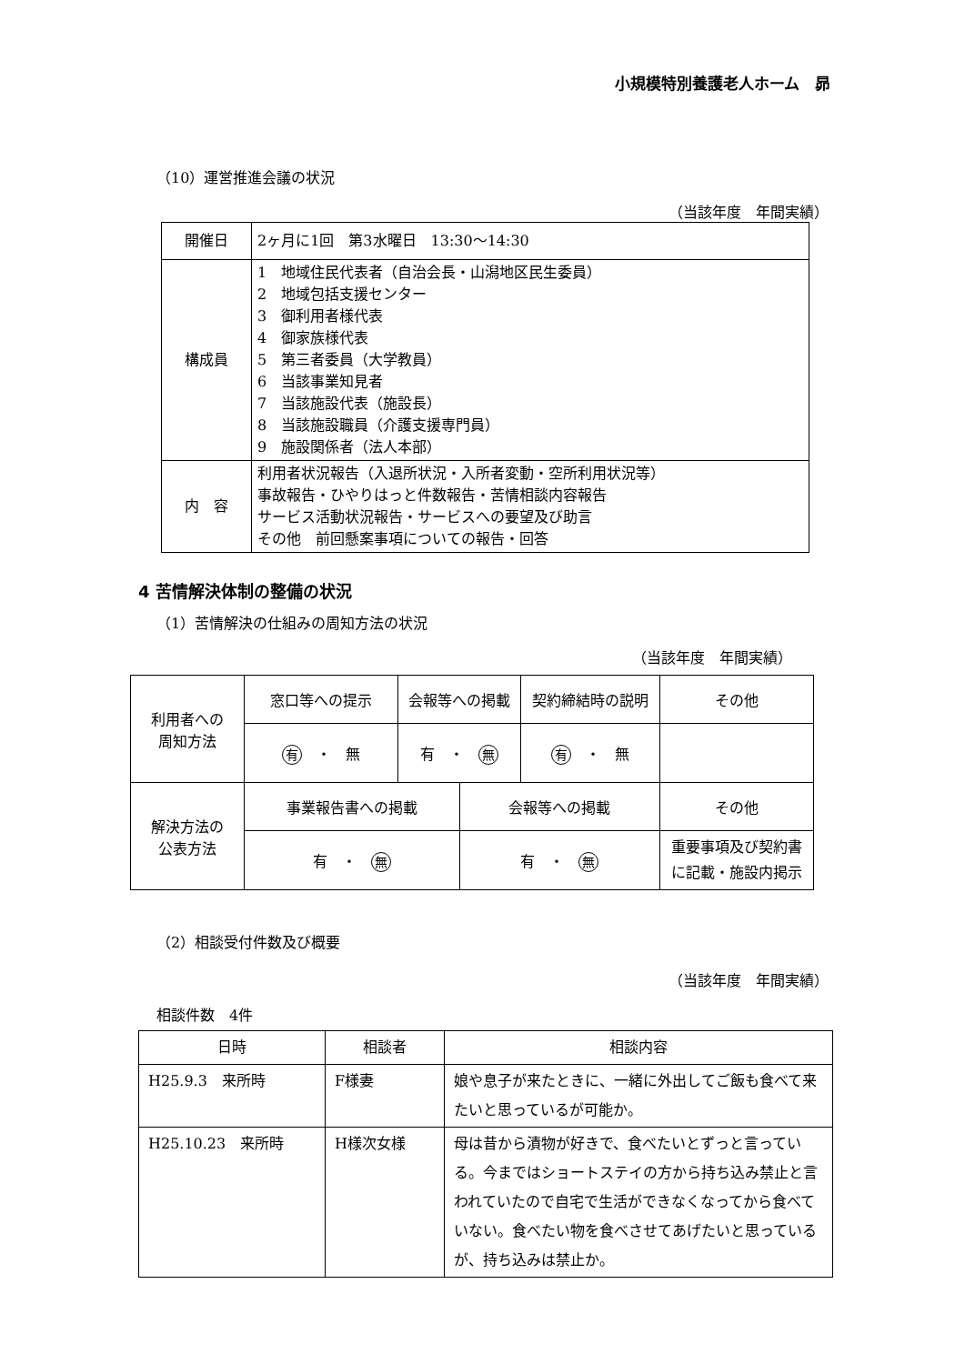小規模特別養護老人ホーム　昴
（10）運営推進会議の状況
（当該年度　年間実績）
| 開催日 | 2ヶ月に1回 第3水曜日 13:30〜14:30 |
| 構成員 | 1 地域住民代表者（自治会長・山潟地区民生委員） 2 地域包括支援センター 3 御利用者様代表 4 御家族様代表 5 第三者委員（大学教員） 6 当該事業知見者 7 当該施設代表（施設長） 8 当該施設職員（介護支援専門員） 9 施設関係者（法人本部） |
| 内 容 | 利用者状況報告（入退所状況・入所者変動・空所利用状況等） 事故報告・ひやりはっと件数報告・苦情相談内容報告 サービス活動状況報告・サービスへの要望及び助言 その他 前回懸案事項についての報告・回答 |
4 苦情解決体制の整備の状況
（1）苦情解決の仕組みの周知方法の状況
（当該年度　年間実績）
| 利用者への 周知方法 | 窓口等への提示 | 会報等への掲載 | | 契約締結時の説明 | その他 |
| | 有 ・ 無 | 有 ・ 無 | | 有 ・ 無 | |
| 解決方法の 公表方法 | 事業報告書への掲載 | | 会報等への掲載 | | その他 |
| | 有 ・ 無 | | 有 ・ 無 | | 重要事項及び契約書 に記載・施設内掲示 |
（2）相談受付件数及び概要
（当該年度　年間実績）
相談件数　4件
| 日時 | 相談者 | 相談内容 |
| H25.9.3 来所時 | F様妻 | 娘や息子が来たときに、一緒に外出してご飯も食べて来たいと思っているが可能か。 |
| H25.10.23 来所時 | H様次女様 | 母は昔から漬物が好きで、食べたいとずっと言っている。今まではショートステイの方から持ち込み禁止と言われていたので自宅で生活ができなくなってから食べていない。食べたい物を食べさせてあげたいと思っているが、持ち込みは禁止か。 |